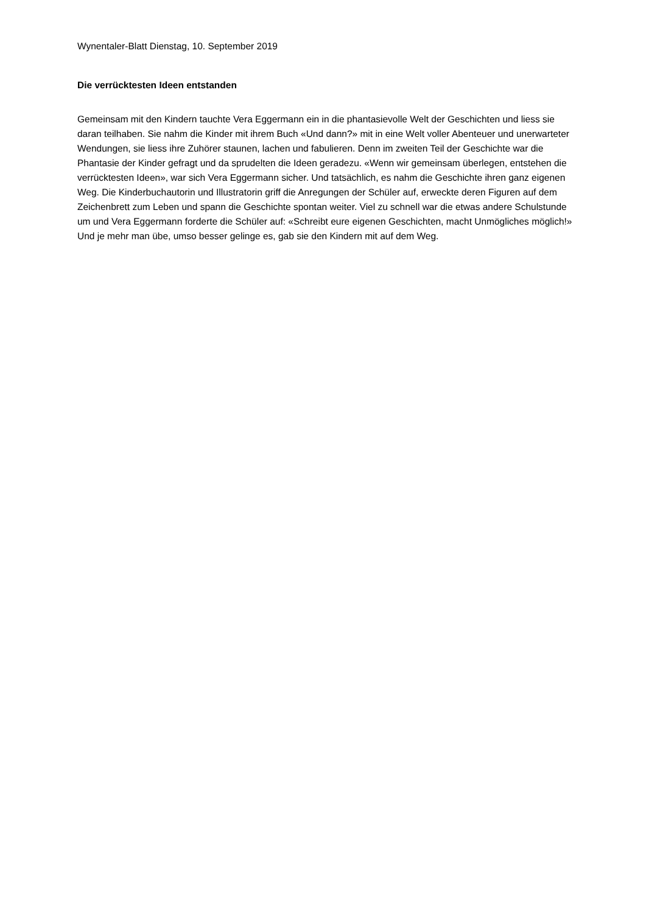Wynentaler-Blatt Dienstag, 10. September 2019
Die verrücktesten Ideen entstanden
Gemeinsam mit den Kindern tauchte Vera Eggermann ein in die phantasievolle Welt der Geschichten und liess sie daran teilhaben. Sie nahm die Kinder mit ihrem Buch «Und dann?» mit in eine Welt voller Abenteuer und unerwarteter Wendungen, sie liess ihre Zuhörer staunen, lachen und fabulieren. Denn im zweiten Teil der Geschichte war die Phantasie der Kinder gefragt und da sprudelten die Ideen geradezu. «Wenn wir gemeinsam überlegen, entstehen die verrücktesten Ideen», war sich Vera Eggermann sicher. Und tatsächlich, es nahm die Geschichte ihren ganz eigenen Weg. Die Kinderbuchautorin und Illustratorin griff die Anregungen der Schüler auf, erweckte deren Figuren auf dem Zeichenbrett zum Leben und spann die Geschichte spontan weiter. Viel zu schnell war die etwas andere Schulstunde um und Vera Eggermann forderte die Schüler auf: «Schreibt eure eigenen Geschichten, macht Unmögliches möglich!» Und je mehr man übe, umso besser gelinge es, gab sie den Kindern mit auf dem Weg.